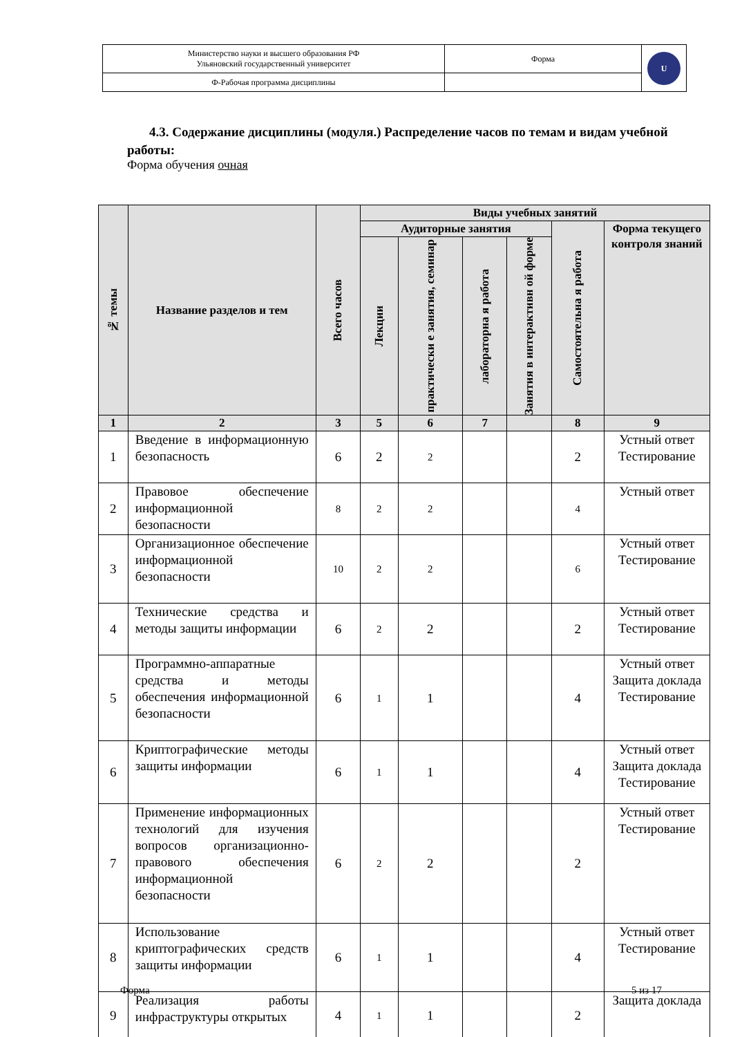| Министерство науки и высшего образования РФ Ульяновский государственный университет | Форма | U |
| Ф-Рабочая программа дисциплины | | |
4.3. Содержание дисциплины (модуля.) Распределение часов по темам и видам учебной работы:
Форма обучения очная
| № темы | Название разделов и тем | Всего часов | Виды учебных занятий | | | | | |
| --- | --- | --- | --- | --- | --- | --- | --- | --- |
| | | | Аудиторные занятия | | | | Самостоятельна я работа | Форма текущего контроля знаний |
| | | | Лекции | практически е занятия, семинар | лабораторна я работа | Занятия в интерактивн ой форме | | |
| 1 | 2 | 3 | 5 | 6 | 7 | | 8 | 9 |
| 1 | Введение в информационную безопасность | 6 | 2 | 2 | | | 2 | Устный ответ Тестирование |
| 2 | Правовое обеспечение информационной безопасности | 8 | 2 | 2 | | | 4 | Устный ответ |
| 3 | Организационное обеспечение информационной безопасности | 10 | 2 | 2 | | | 6 | Устный ответ Тестирование |
| 4 | Технические средства и методы защиты информации | 6 | 2 | 2 | | | 2 | Устный ответ Тестирование |
| 5 | Программно-аппаратные средства и методы обеспечения информационной безопасности | 6 | 1 | 1 | | | 4 | Устный ответ Защита доклада Тестирование |
| 6 | Криптографические методы защиты информации | 6 | 1 | 1 | | | 4 | Устный ответ Защита доклада Тестирование |
| 7 | Применение информационных технологий для изучения вопросов организационно-правового обеспечения информационной безопасности | 6 | 2 | 2 | | | 2 | Устный ответ Тестирование |
| 8 | Использование криптографических средств защиты информации | 6 | 1 | 1 | | | 4 | Устный ответ Тестирование |
| 9 | Реализация работы инфраструктуры открытых | 4 | 1 | 1 | | | 2 | Защита доклада |
Форма 5 из 17